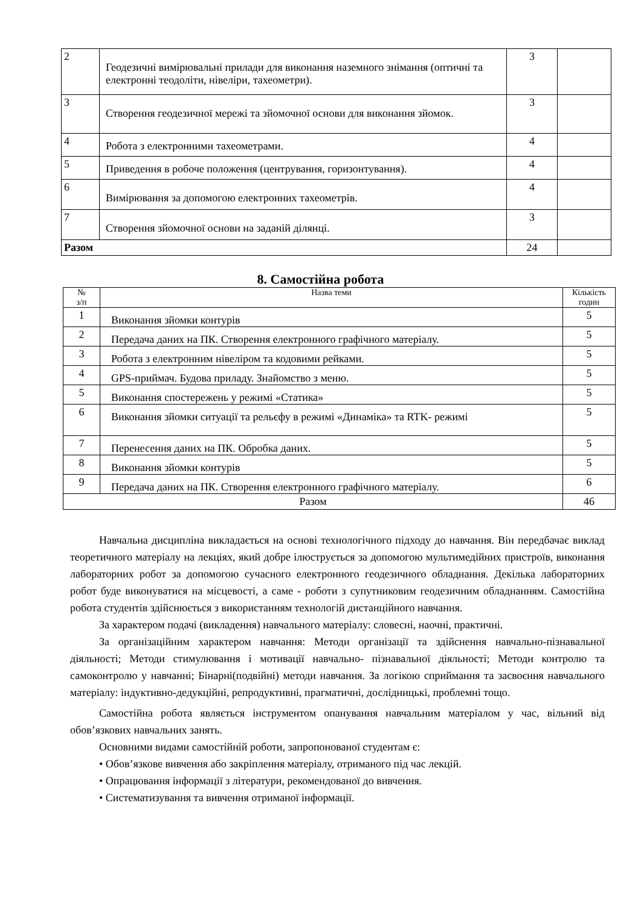| 2 | Геодезичні вимірювальні прилади для виконання наземного знімання (оптичні та електронні теодоліти, нівеліри, тахеометри). | 3 | |
| 3 | Створення геодезичної мережі та зйомочної основи для виконання зйомок. | 3 | |
| 4 | Робота з електронними тахеометрами. | 4 | |
| 5 | Приведення в робоче положення (центрування, горизонтування). | 4 | |
| 6 | Вимірювання за допомогою електронних тахеометрів. | 4 | |
| 7 | Створення зйомочної основи на заданій ділянці. | 3 | |
| Разом | | 24 | |
8. Самостійна робота
| № з/п | Назва теми | Кількість годин |
| --- | --- | --- |
| 1 | Виконання зйомки контурів | 5 |
| 2 | Передача даних на ПК. Створення електронного графічного матеріалу. | 5 |
| 3 | Робота з електронним нівеліром та кодовими рейками. | 5 |
| 4 | GPS-приймач. Будова приладу. Знайомство з меню. | 5 |
| 5 | Виконання спостережень у режимі «Статика» | 5 |
| 6 | Виконання зйомки ситуації та рельєфу в режимі «Динаміка» та RTK- режимі | 5 |
| 7 | Перенесення даних на ПК. Обробка даних. | 5 |
| 8 | Виконання зйомки контурів | 5 |
| 9 | Передача даних на ПК. Створення електронного графічного матеріалу. | 6 |
| Разом | | 46 |
Навчальна дисципліна викладається на основі технологічного підходу до навчання. Він передбачає виклад теоретичного матеріалу на лекціях, який добре ілюструється за допомогою мультимедійних пристроїв, виконання лабораторних робот за допомогою сучасного електронного геодезичного обладнання. Декілька лабораторних робот буде виконуватися на місцевості, а саме - роботи з супутниковим геодезичним обладнанням. Самостійна робота студентів здійснюється з використанням технологій дистанційного навчання.
За характером подачі (викладення) навчального матеріалу: словесні, наочні, практичні.
За організаційним характером навчання: Методи організації та здійснення навчально-пізнавальної діяльності; Методи стимулювання і мотивації навчально- пізнавальної діяльності; Методи контролю та самоконтролю у навчанні; Бінарні(подвійні) методи навчання. За логікою сприймання та засвоєння навчального матеріалу: індуктивно-дедукційні, репродуктивні, прагматичні, дослідницькі, проблемні тощо.
Самостійна робота являється інструментом опанування навчальним матеріалом у час, вільний від обов’язкових навчальних занять.
Основними видами самостійній роботи, запропонованої студентам є:
• Обов’язкове вивчення або закріплення матеріалу, отриманого під час лекцій.
• Опрацювання інформації з літератури, рекомендованої до вивчення.
• Систематизування та вивчення отриманої інформації.